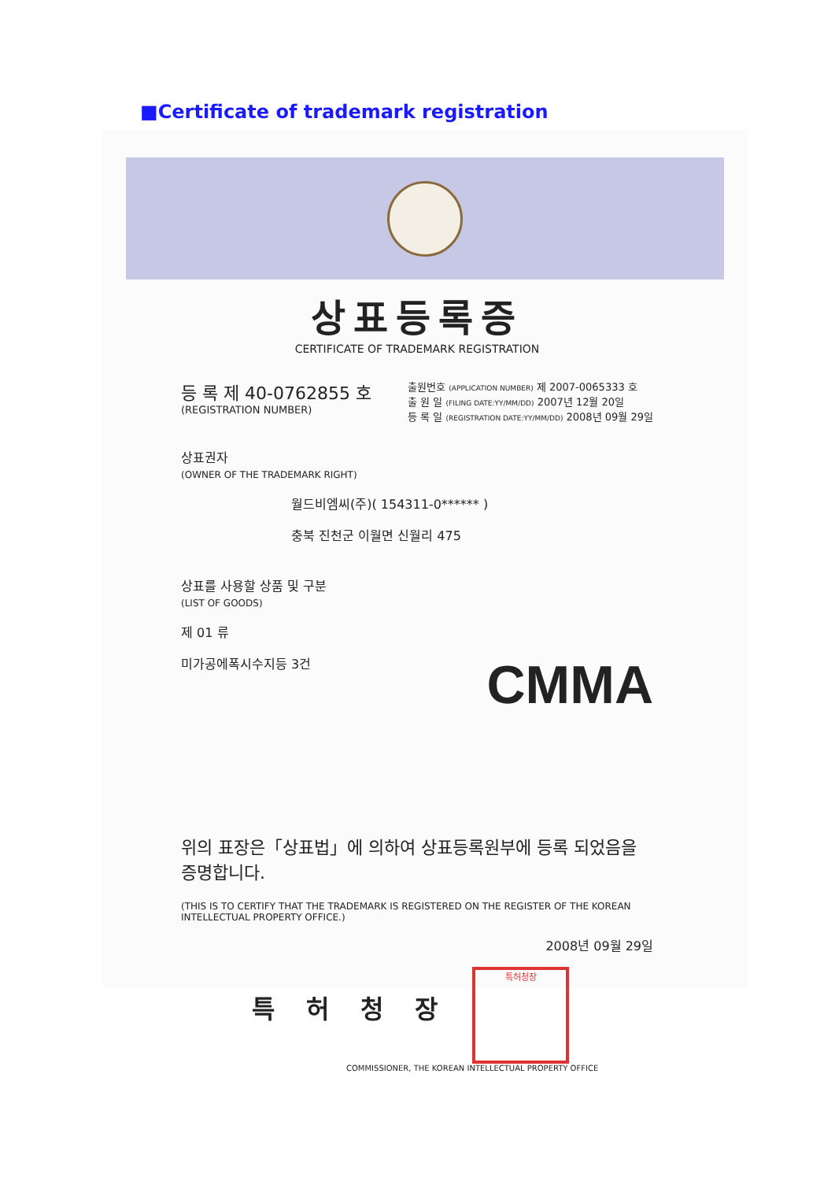■Certificate of trademark registration
상표등록증
CERTIFICATE OF TRADEMARK REGISTRATION
등 록 제 40-0762855 호
(REGISTRATION NUMBER)
출원번호 (APPLICATION NUMBER) 제 2007-0065333 호
출 원 일 (FILING DATE:YY/MM/DD) 2007년 12월 20일
등 록 일 (REGISTRATION DATE:YY/MM/DD) 2008년 09월 29일
상표권자
(OWNER OF THE TRADEMARK RIGHT)
월드비엠씨(주)( 154311-0****** )
충북 진천군 이월면 신월리 475
상표를 사용할 상품 및 구분
(LIST OF GOODS)
제 01 류
미가공에폭시수지등 3건
CMMA
위의 표장은「상표법」에 의하여 상표등록원부에 등록 되었음을 증명합니다.
(THIS IS TO CERTIFY THAT THE TRADEMARK IS REGISTERED ON THE REGISTER OF THE KOREAN INTELLECTUAL PROPERTY OFFICE.)
2008년 09월 29일
특허청장 특허청장
COMMISSIONER, THE KOREAN INTELLECTUAL PROPERTY OFFICE